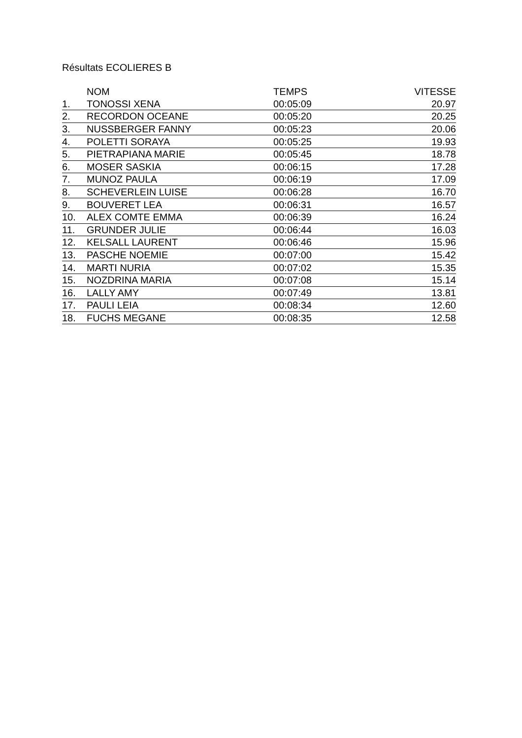Résultats ECOLIERES B
| | NOM | TEMPS | VITESSE |
| --- | --- | --- | --- |
| 1. | TONOSSI XENA | 00:05:09 | 20.97 |
| 2. | RECORDON OCEANE | 00:05:20 | 20.25 |
| 3. | NUSSBERGER FANNY | 00:05:23 | 20.06 |
| 4. | POLETTI SORAYA | 00:05:25 | 19.93 |
| 5. | PIETRAPIANA MARIE | 00:05:45 | 18.78 |
| 6. | MOSER SASKIA | 00:06:15 | 17.28 |
| 7. | MUNOZ PAULA | 00:06:19 | 17.09 |
| 8. | SCHEVERLEIN LUISE | 00:06:28 | 16.70 |
| 9. | BOUVERET LEA | 00:06:31 | 16.57 |
| 10. | ALEX COMTE EMMA | 00:06:39 | 16.24 |
| 11. | GRUNDER JULIE | 00:06:44 | 16.03 |
| 12. | KELSALL LAURENT | 00:06:46 | 15.96 |
| 13. | PASCHE NOEMIE | 00:07:00 | 15.42 |
| 14. | MARTI NURIA | 00:07:02 | 15.35 |
| 15. | NOZDRINA MARIA | 00:07:08 | 15.14 |
| 16. | LALLY AMY | 00:07:49 | 13.81 |
| 17. | PAULI LEIA | 00:08:34 | 12.60 |
| 18. | FUCHS MEGANE | 00:08:35 | 12.58 |